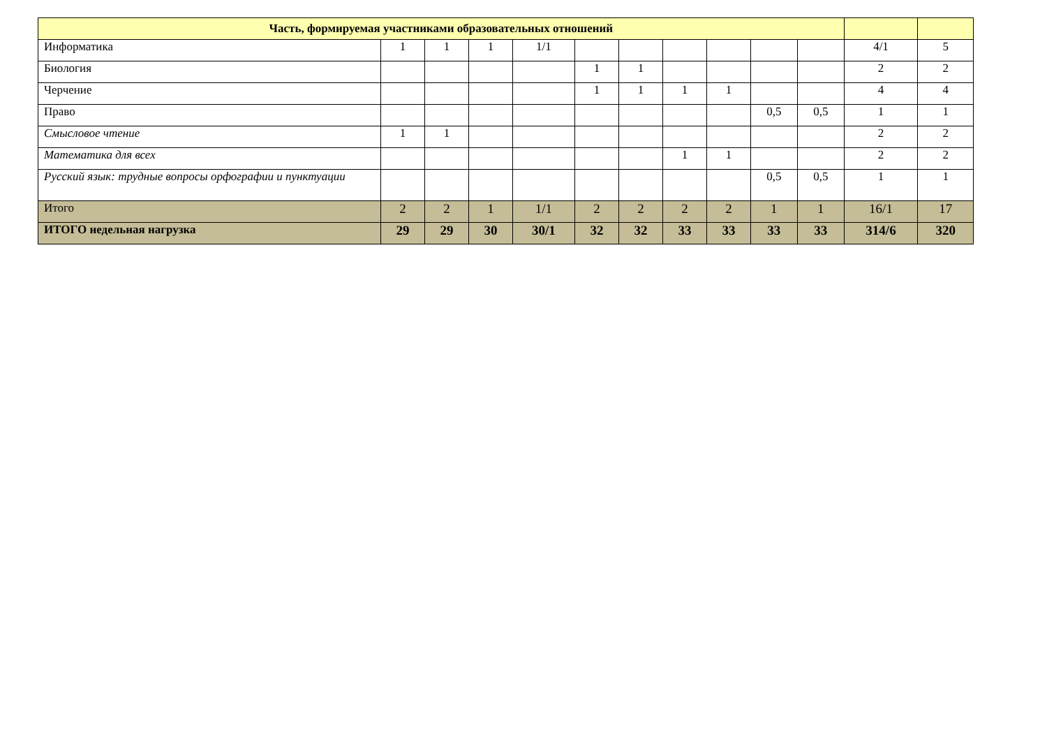| Часть, формируемая участниками образовательных отношений | | | | | | | | | | | | |
| --- | --- | --- | --- | --- | --- | --- | --- | --- | --- | --- | --- | --- |
| Информатика | 1 | 1 | 1 | 1/1 | | | | | | | 4/1 | 5 |
| Биология | | | | | 1 | 1 | | | | | 2 | 2 |
| Черчение | | | | | 1 | 1 | 1 | 1 | | | 4 | 4 |
| Право | | | | | | | | | 0,5 | 0,5 | 1 | 1 |
| Смысловое чтение | 1 | 1 | | | | | | | | | 2 | 2 |
| Математика для всех | | | | | | | 1 | 1 | | | 2 | 2 |
| Русский язык: трудные вопросы орфографии и пунктуации | | | | | | | | | 0,5 | 0,5 | 1 | 1 |
| Итого | 2 | 2 | 1 | 1/1 | 2 | 2 | 2 | 2 | 1 | 1 | 16/1 | 17 |
| ИТОГО недельная нагрузка | 29 | 29 | 30 | 30/1 | 32 | 32 | 33 | 33 | 33 | 33 | 314/6 | 320 |